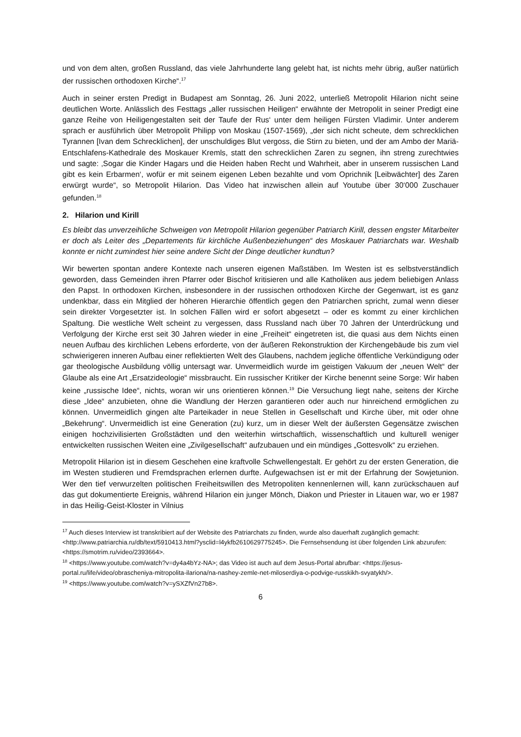und von dem alten, großen Russland, das viele Jahrhunderte lang gelebt hat, ist nichts mehr übrig, außer natürlich der russischen orthodoxen Kirche“.<sup>17</sup>
Auch in seiner ersten Predigt in Budapest am Sonntag, 26. Juni 2022, unterließ Metropolit Hilarion nicht seine deutlichen Worte. Anlässlich des Festtags „aller russischen Heiligen“ erwähnte der Metropolit in seiner Predigt eine ganze Reihe von Heiligengestalten seit der Taufe der Rus‘ unter dem heiligen Fürsten Vladimir. Unter anderem sprach er ausführlich über Metropolit Philipp von Moskau (1507-1569), „der sich nicht scheute, dem schrecklichen Tyrannen [Ivan dem Schrecklichen], der unschuldiges Blut vergoss, die Stirn zu bieten, und der am Ambo der Mariä-Entschlafens-Kathedrale des Moskauer Kremls, statt den schrecklichen Zaren zu segnen, ihn streng zurechtwies und sagte: ‚Sogar die Kinder Hagars und die Heiden haben Recht und Wahrheit, aber in unserem russischen Land gibt es kein Erbarmen‘, wofür er mit seinem eigenen Leben bezahlte und vom Oprichnik [Leibwächter] des Zaren erwürgt wurde“, so Metropolit Hilarion. Das Video hat inzwischen allein auf Youtube über 30‘000 Zuschauer gefunden.<sup>18</sup>
2. Hilarion und Kirill
Es bleibt das unverzeihliche Schweigen von Metropolit Hilarion gegenüber Patriarch Kirill, dessen engster Mitarbeiter er doch als Leiter des „Departements für kirchliche Außenbeziehungen“ des Moskauer Patriarchats war. Weshalb konnte er nicht zumindest hier seine andere Sicht der Dinge deutlicher kundtun?
Wir bewerten spontan andere Kontexte nach unseren eigenen Maßstäben. Im Westen ist es selbstverständlich geworden, dass Gemeinden ihren Pfarrer oder Bischof kritisieren und alle Katholiken aus jedem beliebigen Anlass den Papst. In orthodoxen Kirchen, insbesondere in der russischen orthodoxen Kirche der Gegenwart, ist es ganz undenkbar, dass ein Mitglied der höheren Hierarchie öffentlich gegen den Patriarchen spricht, zumal wenn dieser sein direkter Vorgesetzter ist. In solchen Fällen wird er sofort abgesetzt – oder es kommt zu einer kirchlichen Spaltung. Die westliche Welt scheint zu vergessen, dass Russland nach über 70 Jahren der Unterdrückung und Verfolgung der Kirche erst seit 30 Jahren wieder in eine „Freiheit“ eingetreten ist, die quasi aus dem Nichts einen neuen Aufbau des kirchlichen Lebens erforderte, von der äußeren Rekonstruktion der Kirchengebäude bis zum viel schwierigeren inneren Aufbau einer reflektierten Welt des Glaubens, nachdem jegliche öffentliche Verkündigung oder gar theologische Ausbildung völlig untersagt war. Unvermeidlich wurde im geistigen Vakuum der „neuen Welt“ der Glaube als eine Art „Ersatzideologie“ missbraucht. Ein russischer Kritiker der Kirche benennt seine Sorge: Wir haben keine „russische Idee“, nichts, woran wir uns orientieren können.<sup>19</sup> Die Versuchung liegt nahe, seitens der Kirche diese „Idee“ anzubieten, ohne die Wandlung der Herzen garantieren oder auch nur hinreichend ermöglichen zu können. Unvermeidlich gingen alte Parteikader in neue Stellen in Gesellschaft und Kirche über, mit oder ohne „Bekehrung“. Unvermeidlich ist eine Generation (zu) kurz, um in dieser Welt der äußersten Gegensätze zwischen einigen hochzivilisierten Großstädten und den weiterhin wirtschaftlich, wissenschaftlich und kulturell weniger entwickelten russischen Weiten eine „Zivilgesellschaft“ aufzubauen und ein mündiges „Gottesvolk“ zu erziehen.
Metropolit Hilarion ist in diesem Geschehen eine kraftvolle Schwellengestalt. Er gehört zu der ersten Generation, die im Westen studieren und Fremdsprachen erlernen durfte. Aufgewachsen ist er mit der Erfahrung der Sowjetunion. Wer den tief verwurzelten politischen Freiheitswillen des Metropoliten kennenlernen will, kann zurückschauen auf das gut dokumentierte Ereignis, während Hilarion ein junger Mönch, Diakon und Priester in Litauen war, wo er 1987 in das Heilig-Geist-Kloster in Vilnius
<sup>17</sup> Auch dieses Interview ist transkribiert auf der Website des Patriarchats zu finden, wurde also dauerhaft zugänglich gemacht: <http://www.patriarchia.ru/db/text/5910413.html?ysclid=l4ykfb2610629775245>. Die Fernsehsendung ist über folgenden Link abzurufen: <https://smotrim.ru/video/2393664>.
<sup>18</sup> <https://www.youtube.com/watch?v=dy4a4bYz-NA>; das Video ist auch auf dem Jesus-Portal abrufbar: <https://jesus-portal.ru/life/video/obrascheniya-mitropolita-ilariona/na-nashey-zemle-net-miloserdiya-o-podvige-russkikh-svyatykh/>.
<sup>19</sup> <https://www.youtube.com/watch?v=ySXZfVn27b8>.
6